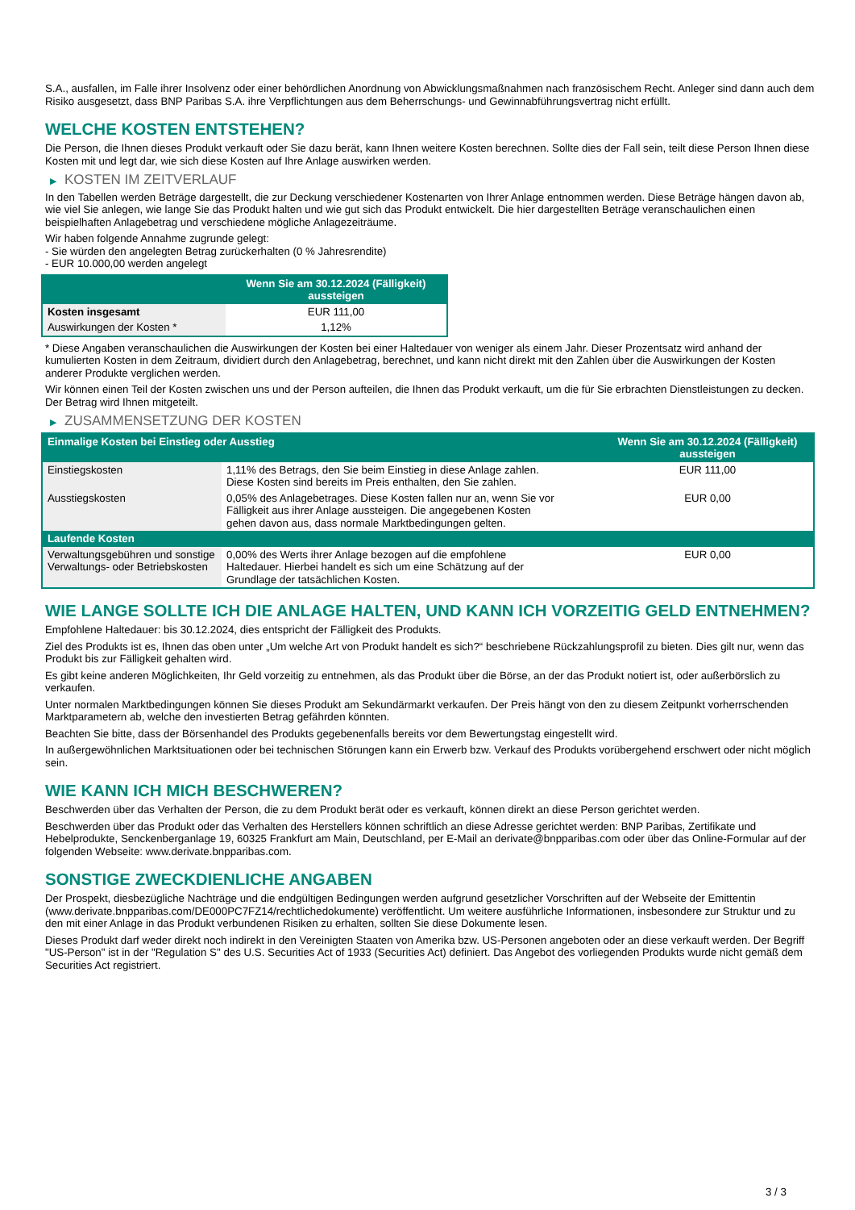S.A., ausfallen, im Falle ihrer Insolvenz oder einer behördlichen Anordnung von Abwicklungsmaßnahmen nach französischem Recht. Anleger sind dann auch dem Risiko ausgesetzt, dass BNP Paribas S.A. ihre Verpflichtungen aus dem Beherrschungs- und Gewinnabführungsvertrag nicht erfüllt.
WELCHE KOSTEN ENTSTEHEN?
Die Person, die Ihnen dieses Produkt verkauft oder Sie dazu berät, kann Ihnen weitere Kosten berechnen. Sollte dies der Fall sein, teilt diese Person Ihnen diese Kosten mit und legt dar, wie sich diese Kosten auf Ihre Anlage auswirken werden.
▶ KOSTEN IM ZEITVERLAUF
In den Tabellen werden Beträge dargestellt, die zur Deckung verschiedener Kostenarten von Ihrer Anlage entnommen werden. Diese Beträge hängen davon ab, wie viel Sie anlegen, wie lange Sie das Produkt halten und wie gut sich das Produkt entwickelt. Die hier dargestellten Beträge veranschaulichen einen beispielhaften Anlagebetrag und verschiedene mögliche Anlagezeiträume.
Wir haben folgende Annahme zugrunde gelegt:
- Sie würden den angelegten Betrag zurückerhalten (0 % Jahresrendite)
- EUR 10.000,00 werden angelegt
| | Wenn Sie am 30.12.2024 (Fälligkeit) aussteigen |
| --- | --- |
| Kosten insgesamt | EUR 111,00 |
| Auswirkungen der Kosten * | 1,12% |
* Diese Angaben veranschaulichen die Auswirkungen der Kosten bei einer Haltedauer von weniger als einem Jahr. Dieser Prozentsatz wird anhand der kumulierten Kosten in dem Zeitraum, dividiert durch den Anlagebetrag, berechnet, und kann nicht direkt mit den Zahlen über die Auswirkungen der Kosten anderer Produkte verglichen werden.
Wir können einen Teil der Kosten zwischen uns und der Person aufteilen, die Ihnen das Produkt verkauft, um die für Sie erbrachten Dienstleistungen zu decken. Der Betrag wird Ihnen mitgeteilt.
▶ ZUSAMMENSETZUNG DER KOSTEN
| Einmalige Kosten bei Einstieg oder Ausstieg | | Wenn Sie am 30.12.2024 (Fälligkeit) aussteigen |
| --- | --- | --- |
| Einstiegskosten | 1,11% des Betrags, den Sie beim Einstieg in diese Anlage zahlen. Diese Kosten sind bereits im Preis enthalten, den Sie zahlen. | EUR 111,00 |
| Ausstiegskosten | 0,05% des Anlagebetrages. Diese Kosten fallen nur an, wenn Sie vor Fälligkeit aus ihrer Anlage aussteigen. Die angegebenen Kosten gehen davon aus, dass normale Marktbedingungen gelten. | EUR 0,00 |
| Laufende Kosten | | |
| Verwaltungsgebühren und sonstige Verwaltungs- oder Betriebskosten | 0,00% des Werts ihrer Anlage bezogen auf die empfohlene Haltedauer. Hierbei handelt es sich um eine Schätzung auf der Grundlage der tatsächlichen Kosten. | EUR 0,00 |
WIE LANGE SOLLTE ICH DIE ANLAGE HALTEN, UND KANN ICH VORZEITIG GELD ENTNEHMEN?
Empfohlene Haltedauer: bis 30.12.2024, dies entspricht der Fälligkeit des Produkts.
Ziel des Produkts ist es, Ihnen das oben unter „Um welche Art von Produkt handelt es sich?“ beschriebene Rückzahlungsprofil zu bieten. Dies gilt nur, wenn das Produkt bis zur Fälligkeit gehalten wird.
Es gibt keine anderen Möglichkeiten, Ihr Geld vorzeitig zu entnehmen, als das Produkt über die Börse, an der das Produkt notiert ist, oder außerbörslich zu verkaufen.
Unter normalen Marktbedingungen können Sie dieses Produkt am Sekundärmarkt verkaufen. Der Preis hängt von den zu diesem Zeitpunkt vorherrschenden Marktparametern ab, welche den investierten Betrag gefährden könnten.
Beachten Sie bitte, dass der Börsenhandel des Produkts gegebenenfalls bereits vor dem Bewertungstag eingestellt wird.
In außergewöhnlichen Marktsituationen oder bei technischen Störungen kann ein Erwerb bzw. Verkauf des Produkts vorübergehend erschwert oder nicht möglich sein.
WIE KANN ICH MICH BESCHWEREN?
Beschwerden über das Verhalten der Person, die zu dem Produkt berät oder es verkauft, können direkt an diese Person gerichtet werden.
Beschwerden über das Produkt oder das Verhalten des Herstellers können schriftlich an diese Adresse gerichtet werden: BNP Paribas, Zertifikate und Hebelprodukte, Senckenberganlage 19, 60325 Frankfurt am Main, Deutschland, per E-Mail an derivate@bnpparibas.com oder über das Online-Formular auf der folgenden Webseite: www.derivate.bnpparibas.com.
SONSTIGE ZWECKDIENLICHE ANGABEN
Der Prospekt, diesbezügliche Nachträge und die endgültigen Bedingungen werden aufgrund gesetzlicher Vorschriften auf der Webseite der Emittentin (www.derivate.bnpparibas.com/DE000PC7FZ14/rechtlichedokumente) veröffentlicht. Um weitere ausführliche Informationen, insbesondere zur Struktur und zu den mit einer Anlage in das Produkt verbundenen Risiken zu erhalten, sollten Sie diese Dokumente lesen.
Dieses Produkt darf weder direkt noch indirekt in den Vereinigten Staaten von Amerika bzw. US-Personen angeboten oder an diese verkauft werden. Der Begriff "US-Person" ist in der "Regulation S" des U.S. Securities Act of 1933 (Securities Act) definiert. Das Angebot des vorliegenden Produkts wurde nicht gemäß dem Securities Act registriert.
3 / 3